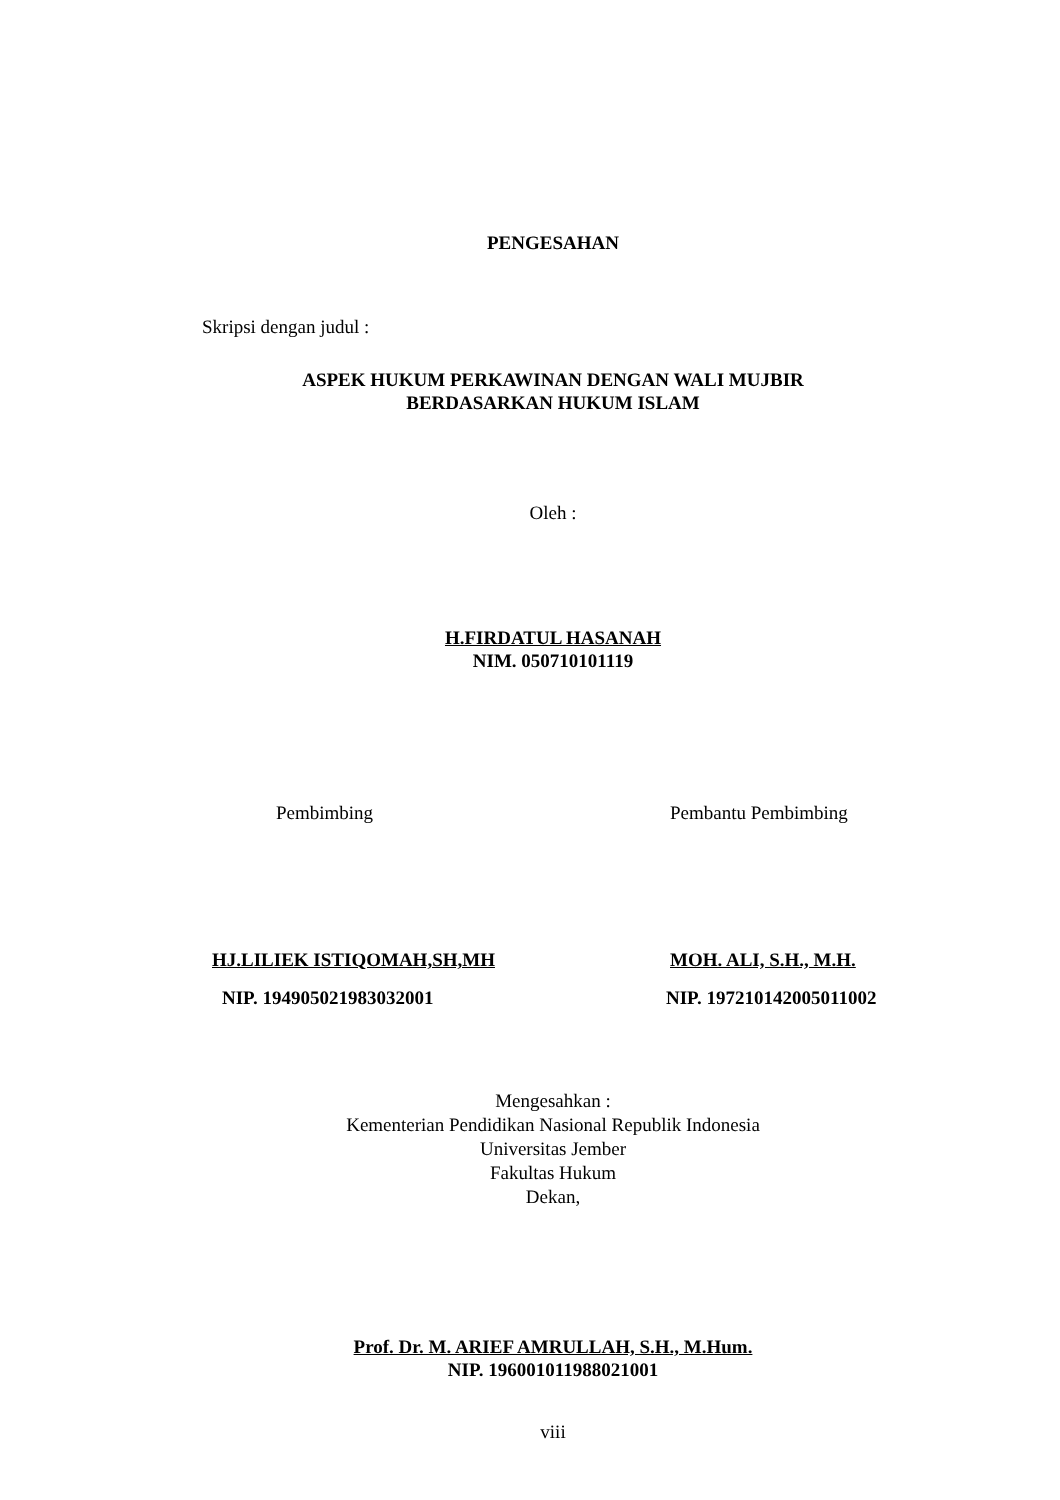PENGESAHAN
Skripsi dengan judul :
ASPEK HUKUM PERKAWINAN DENGAN WALI MUJBIR
BERDASARKAN HUKUM ISLAM
Oleh :
H.FIRDATUL HASANAH
NIM. 050710101119
Pembimbing Pembantu Pembimbing
HJ.LILIEK ISTIQOMAH,SH,MH MOH. ALI, S.H., M.H.
NIP. 194905021983032001 NIP. 197210142005011002
Mengesahkan :
Kementerian Pendidikan Nasional Republik Indonesia
Universitas Jember
Fakultas Hukum
Dekan,
Prof. Dr. M. ARIEF AMRULLAH, S.H., M.Hum.
NIP. 196001011988021001
viii